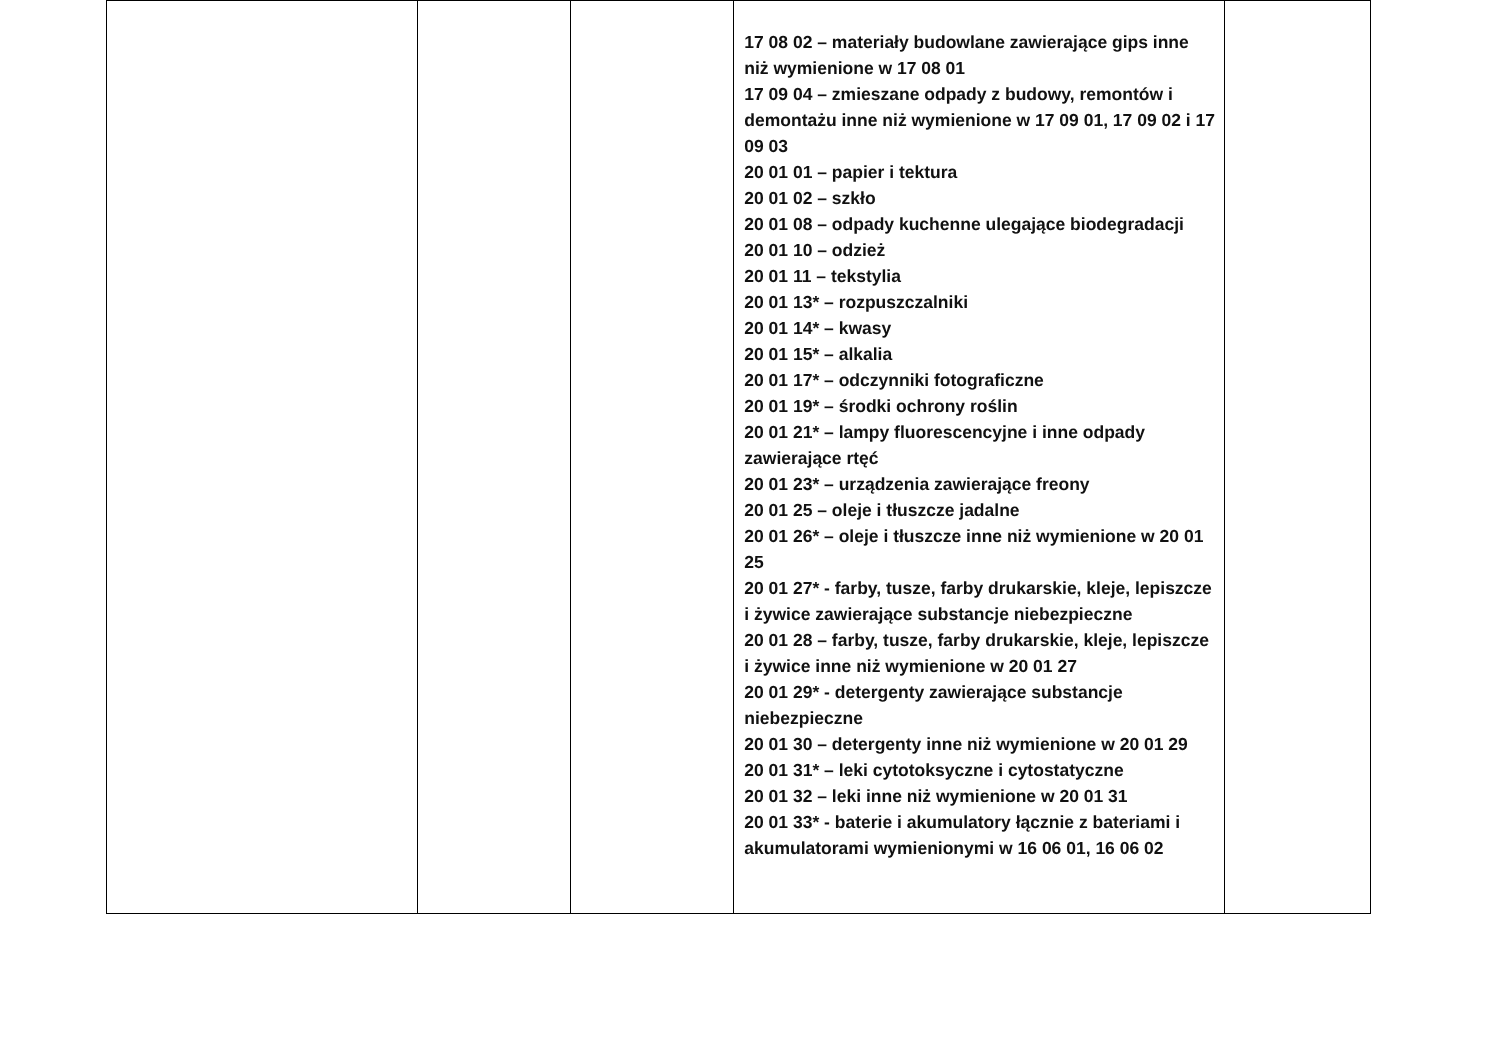| | | | 17 08 02 – materiały budowlane zawierające gips inne niż wymienione w 17 08 01 17 09 04 – zmieszane odpady z budowy, remontów i demontażu inne niż wymienione w 17 09 01, 17 09 02 i 17 09 03 20 01 01 – papier i tektura 20 01 02 – szkło 20 01 08 – odpady kuchenne ulegające biodegradacji 20 01 10 – odzież 20 01 11 – tekstylia 20 01 13* – rozpuszczalniki 20 01 14* – kwasy 20 01 15* – alkalia 20 01 17* – odczynniki fotograficzne 20 01 19* – środki ochrony roślin 20 01 21* – lampy fluorescencyjne i inne odpady zawierające rtęć 20 01 23* – urządzenia zawierające freony 20 01 25 – oleje i tłuszcze jadalne 20 01 26* – oleje i tłuszcze inne niż wymienione w 20 01 25 20 01 27* - farby, tusze, farby drukarskie, kleje, lepiszcze i żywice zawierające substancje niebezpieczne 20 01 28 – farby, tusze, farby drukarskie, kleje, lepiszcze i żywice inne niż wymienione w 20 01 27 20 01 29* - detergenty zawierające substancje niebezpieczne 20 01 30 – detergenty inne niż wymienione w 20 01 29 20 01 31* – leki cytotoksyczne i cytostatyczne 20 01 32 – leki inne niż wymienione w 20 01 31 20 01 33* - baterie i akumulatory łącznie z bateriami i akumulatorami wymienionymi w 16 06 01, 16 06 02 | |